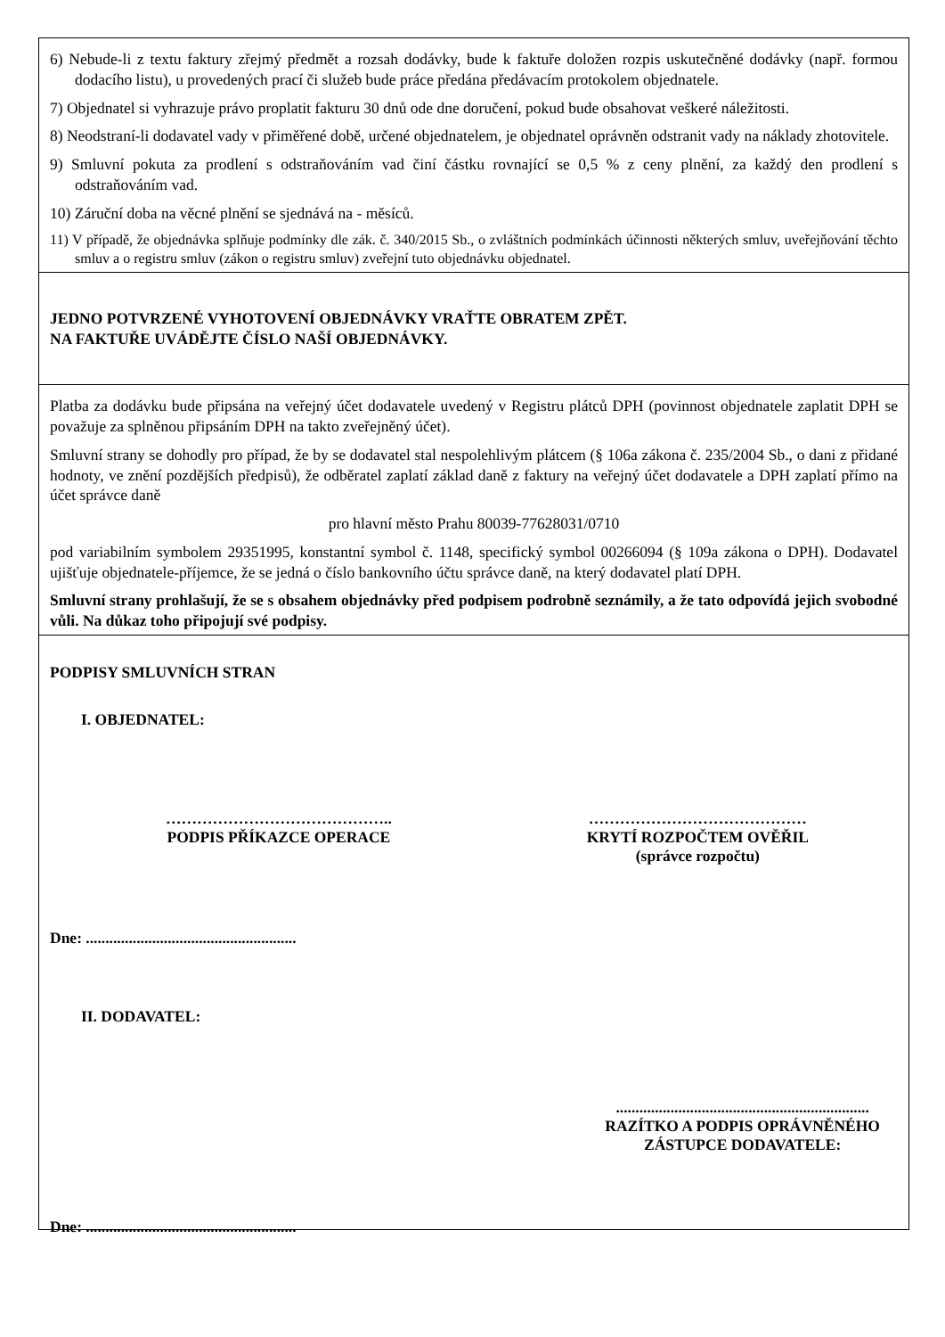6) Nebude-li z textu faktury zřejmý předmět a rozsah dodávky, bude k faktuře doložen rozpis uskutečněné dodávky (např. formou dodacího listu), u provedených prací či služeb bude práce předána předávacím protokolem objednatele.
7) Objednatel si vyhrazuje právo proplatit fakturu 30 dnů ode dne doručení, pokud bude obsahovat veškeré náležitosti.
8) Neodstraní-li dodavatel vady v přiměřené době, určené objednatelem, je objednatel oprávněn odstranit vady na náklady zhotovitele.
9) Smluvní pokuta za prodlení s odstraňováním vad činí částku rovnající se 0,5 % z ceny plnění, za každý den prodlení s odstraňováním vad.
10) Záruční doba na věcné plnění se sjednává na - měsíců.
11) V případě, že objednávka splňuje podmínky dle zák. č. 340/2015 Sb., o zvláštních podmínkách účinnosti některých smluv, uveřejňování těchto smluv a o registru smluv (zákon o registru smluv) zveřejní tuto objednávku objednatel.
JEDNO POTVRZENÉ VYHOTOVENÍ OBJEDNÁVKY VRAŤTE OBRATEM ZPĚT.
NA FAKTUŘE UVÁDĚJTE ČÍSLO NAŠÍ OBJEDNÁVKY.
Platba za dodávku bude připsána na veřejný účet dodavatele uvedený v Registru plátců DPH (povinnost objednatele zaplatit DPH se považuje za splněnou připsáním DPH na takto zveřejněný účet).
Smluvní strany se dohodly pro případ, že by se dodavatel stal nespolehlivým plátcem (§ 106a zákona č. 235/2004 Sb., o dani z přidané hodnoty, ve znění pozdějších předpisů), že odběratel zaplatí základ daně z faktury na veřejný účet dodavatele a DPH zaplatí přímo na účet správce daně
pro hlavní město Prahu 80039-77628031/0710
pod variabilním symbolem 29351995, konstantní symbol č. 1148, specifický symbol 00266094 (§ 109a zákona o DPH). Dodavatel ujišťuje objednatele-příjemce, že se jedná o číslo bankovního účtu správce daně, na který dodavatel platí DPH.
Smluvní strany prohlašují, že se s obsahem objednávky před podpisem podrobně seznámily, a že tato odpovídá jejich svobodné vůli. Na důkaz toho připojují své podpisy.
PODPISY SMLUVNÍCH STRAN
I. OBJEDNATEL:
……………………………………..
PODPIS PŘÍKAZCE OPERACE
……………………………………
KRYTÍ ROZPOČTEM OVĚŘIL
(správce rozpočtu)
Dne: ......................................................
II. DODAVATEL:
.................................................................
RAZÍTKO A PODPIS OPRÁVNĚNÉHO
ZÁSTUPCE DODAVATELE:
Dne: ......................................................